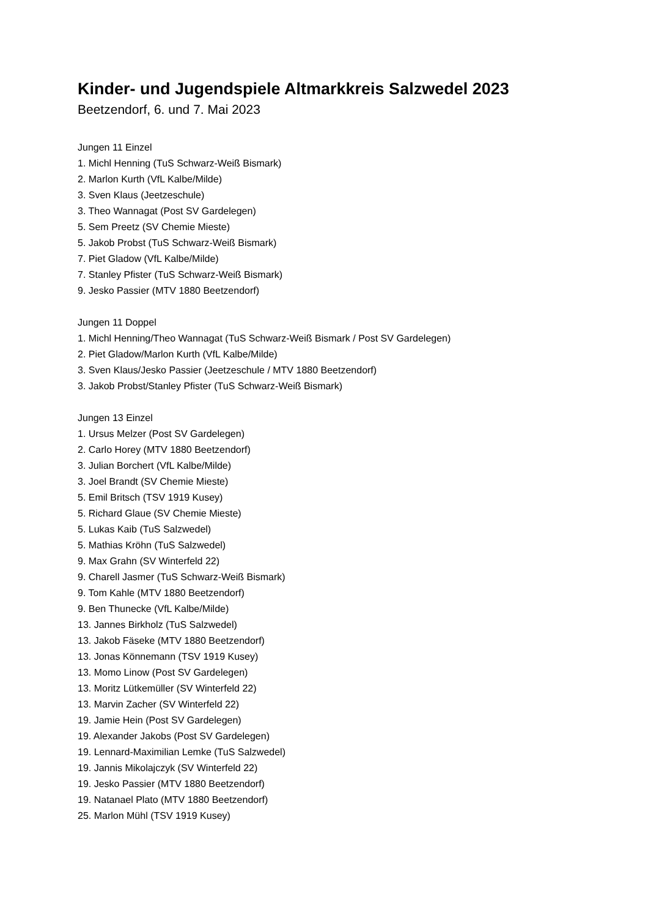Kinder- und Jugendspiele Altmarkkreis Salzwedel 2023
Beetzendorf, 6. und 7. Mai 2023
Jungen 11 Einzel
1. Michl Henning (TuS Schwarz-Weiß Bismark)
2. Marlon Kurth (VfL Kalbe/Milde)
3. Sven Klaus (Jeetzeschule)
3. Theo Wannagat (Post SV Gardelegen)
5. Sem Preetz (SV Chemie Mieste)
5. Jakob Probst (TuS Schwarz-Weiß Bismark)
7. Piet Gladow (VfL Kalbe/Milde)
7. Stanley Pfister (TuS Schwarz-Weiß Bismark)
9. Jesko Passier (MTV 1880 Beetzendorf)
Jungen 11 Doppel
1. Michl Henning/Theo Wannagat (TuS Schwarz-Weiß Bismark / Post SV Gardelegen)
2. Piet Gladow/Marlon Kurth (VfL Kalbe/Milde)
3. Sven Klaus/Jesko Passier (Jeetzeschule / MTV 1880 Beetzendorf)
3. Jakob Probst/Stanley Pfister (TuS Schwarz-Weiß Bismark)
Jungen 13 Einzel
1. Ursus Melzer (Post SV Gardelegen)
2. Carlo Horey (MTV 1880 Beetzendorf)
3. Julian Borchert (VfL Kalbe/Milde)
3. Joel Brandt (SV Chemie Mieste)
5. Emil Britsch (TSV 1919 Kusey)
5. Richard Glaue (SV Chemie Mieste)
5. Lukas Kaib (TuS Salzwedel)
5. Mathias Kröhn (TuS Salzwedel)
9. Max Grahn (SV Winterfeld 22)
9. Charell Jasmer (TuS Schwarz-Weiß Bismark)
9. Tom Kahle (MTV 1880 Beetzendorf)
9. Ben Thunecke (VfL Kalbe/Milde)
13. Jannes Birkholz (TuS Salzwedel)
13. Jakob Fäseke (MTV 1880 Beetzendorf)
13. Jonas Könnemann (TSV 1919 Kusey)
13. Momo Linow (Post SV Gardelegen)
13. Moritz Lütkemüller (SV Winterfeld 22)
13. Marvin Zacher (SV Winterfeld 22)
19. Jamie Hein (Post SV Gardelegen)
19. Alexander Jakobs (Post SV Gardelegen)
19. Lennard-Maximilian Lemke (TuS Salzwedel)
19. Jannis Mikolajczyk (SV Winterfeld 22)
19. Jesko Passier (MTV 1880 Beetzendorf)
19. Natanael Plato (MTV 1880 Beetzendorf)
25. Marlon Mühl (TSV 1919 Kusey)